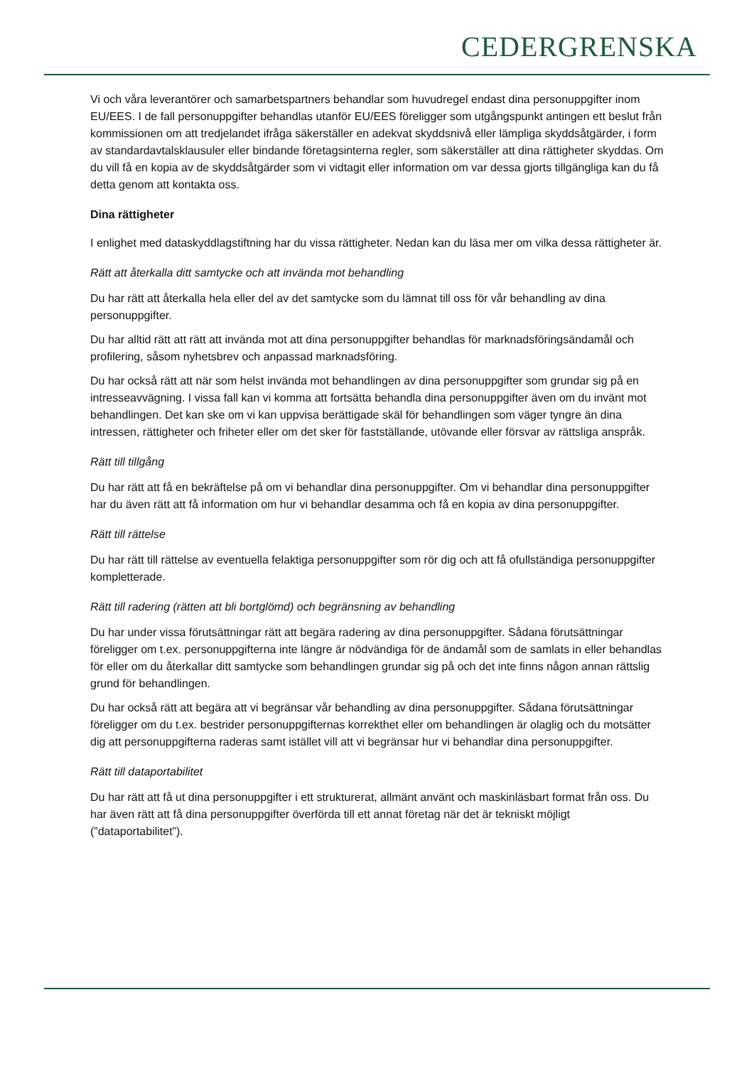CEDERGRENSKA
Vi och våra leverantörer och samarbetspartners behandlar som huvudregel endast dina personuppgifter inom EU/EES. I de fall personuppgifter behandlas utanför EU/EES föreligger som utgångspunkt antingen ett beslut från kommissionen om att tredjelandet ifråga säkerställer en adekvat skyddsnivå eller lämpliga skyddsåtgärder, i form av standardavtalsklausuler eller bindande företagsinterna regler, som säkerställer att dina rättigheter skyddas. Om du vill få en kopia av de skyddsåtgärder som vi vidtagit eller information om var dessa gjorts tillgängliga kan du få detta genom att kontakta oss.
Dina rättigheter
I enlighet med dataskyddlagstiftning har du vissa rättigheter. Nedan kan du läsa mer om vilka dessa rättigheter är.
Rätt att återkalla ditt samtycke och att invända mot behandling
Du har rätt att återkalla hela eller del av det samtycke som du lämnat till oss för vår behandling av dina personuppgifter.
Du har alltid rätt att rätt att invända mot att dina personuppgifter behandlas för marknadsföringsändamål och profilering, såsom nyhetsbrev och anpassad marknadsföring.
Du har också rätt att när som helst invända mot behandlingen av dina personuppgifter som grundar sig på en intresseavvägning. I vissa fall kan vi komma att fortsätta behandla dina personuppgifter även om du invänt mot behandlingen. Det kan ske om vi kan uppvisa berättigade skäl för behandlingen som väger tyngre än dina intressen, rättigheter och friheter eller om det sker för fastställande, utövande eller försvar av rättsliga anspråk.
Rätt till tillgång
Du har rätt att få en bekräftelse på om vi behandlar dina personuppgifter. Om vi behandlar dina personuppgifter har du även rätt att få information om hur vi behandlar desamma och få en kopia av dina personuppgifter.
Rätt till rättelse
Du har rätt till rättelse av eventuella felaktiga personuppgifter som rör dig och att få ofullständiga personuppgifter kompletterade.
Rätt till radering (rätten att bli bortglömd) och begränsning av behandling
Du har under vissa förutsättningar rätt att begära radering av dina personuppgifter. Sådana förutsättningar föreligger om t.ex. personuppgifterna inte längre är nödvändiga för de ändamål som de samlats in eller behandlas för eller om du återkallar ditt samtycke som behandlingen grundar sig på och det inte finns någon annan rättslig grund för behandlingen.
Du har också rätt att begära att vi begränsar vår behandling av dina personuppgifter. Sådana förutsättningar föreligger om du t.ex. bestrider personuppgifternas korrekthet eller om behandlingen är olaglig och du motsätter dig att personuppgifterna raderas samt istället vill att vi begränsar hur vi behandlar dina personuppgifter.
Rätt till dataportabilitet
Du har rätt att få ut dina personuppgifter i ett strukturerat, allmänt använt och maskinläsbart format från oss. Du har även rätt att få dina personuppgifter överförda till ett annat företag när det är tekniskt möjligt (”dataportabilitet”).